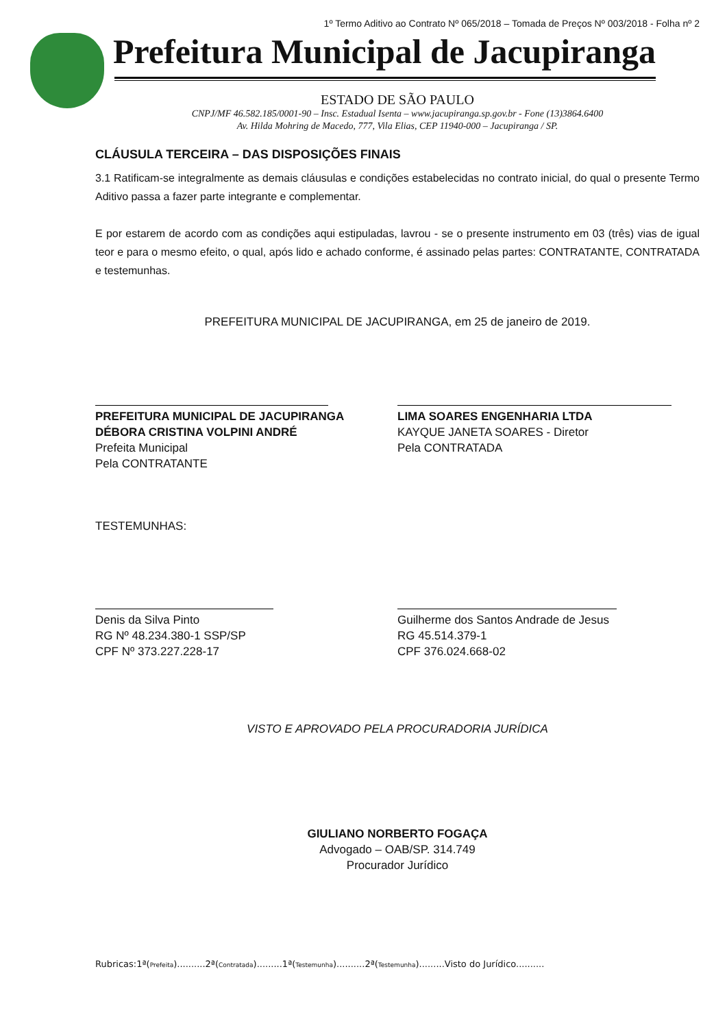1º Termo Aditivo ao Contrato Nº 065/2018 – Tomada de Preços Nº 003/2018 - Folha nº 2
Prefeitura Municipal de Jacupiranga
ESTADO DE SÃO PAULO
CNPJ/MF 46.582.185/0001-90 – Insc. Estadual Isenta – www.jacupiranga.sp.gov.br - Fone (13)3864.6400
Av. Hilda Mohring de Macedo, 777, Vila Elias, CEP 11940-000 – Jacupiranga / SP.
CLÁUSULA TERCEIRA – DAS DISPOSIÇÕES FINAIS
3.1 Ratificam-se integralmente as demais cláusulas e condições estabelecidas no contrato inicial, do qual o presente Termo Aditivo passa a fazer parte integrante e complementar.
E por estarem de acordo com as condições aqui estipuladas, lavrou - se o presente instrumento em 03 (três) vias de igual teor e para o mesmo efeito, o qual, após lido e achado conforme, é assinado pelas partes: CONTRATANTE, CONTRATADA e testemunhas.
PREFEITURA MUNICIPAL DE JACUPIRANGA, em 25 de janeiro de 2019.
PREFEITURA MUNICIPAL DE JACUPIRANGA
DÉBORA CRISTINA VOLPINI ANDRÉ
Prefeita Municipal
Pela CONTRATANTE
LIMA SOARES ENGENHARIA LTDA
KAYQUE JANETA SOARES - Diretor
Pela CONTRATADA
TESTEMUNHAS:
Denis da Silva Pinto
RG Nº 48.234.380-1 SSP/SP
CPF Nº 373.227.228-17
Guilherme dos Santos Andrade de Jesus
RG 45.514.379-1
CPF 376.024.668-02
VISTO E APROVADO PELA PROCURADORIA JURÍDICA
GIULIANO NORBERTO FOGAÇA
Advogado – OAB/SP. 314.749
Procurador Jurídico
Rubricas:1ª(Prefeita)..........2ª(Contratada).........1ª(Testemunha)..........2ª(Testemunha).........Visto do Jurídico..........